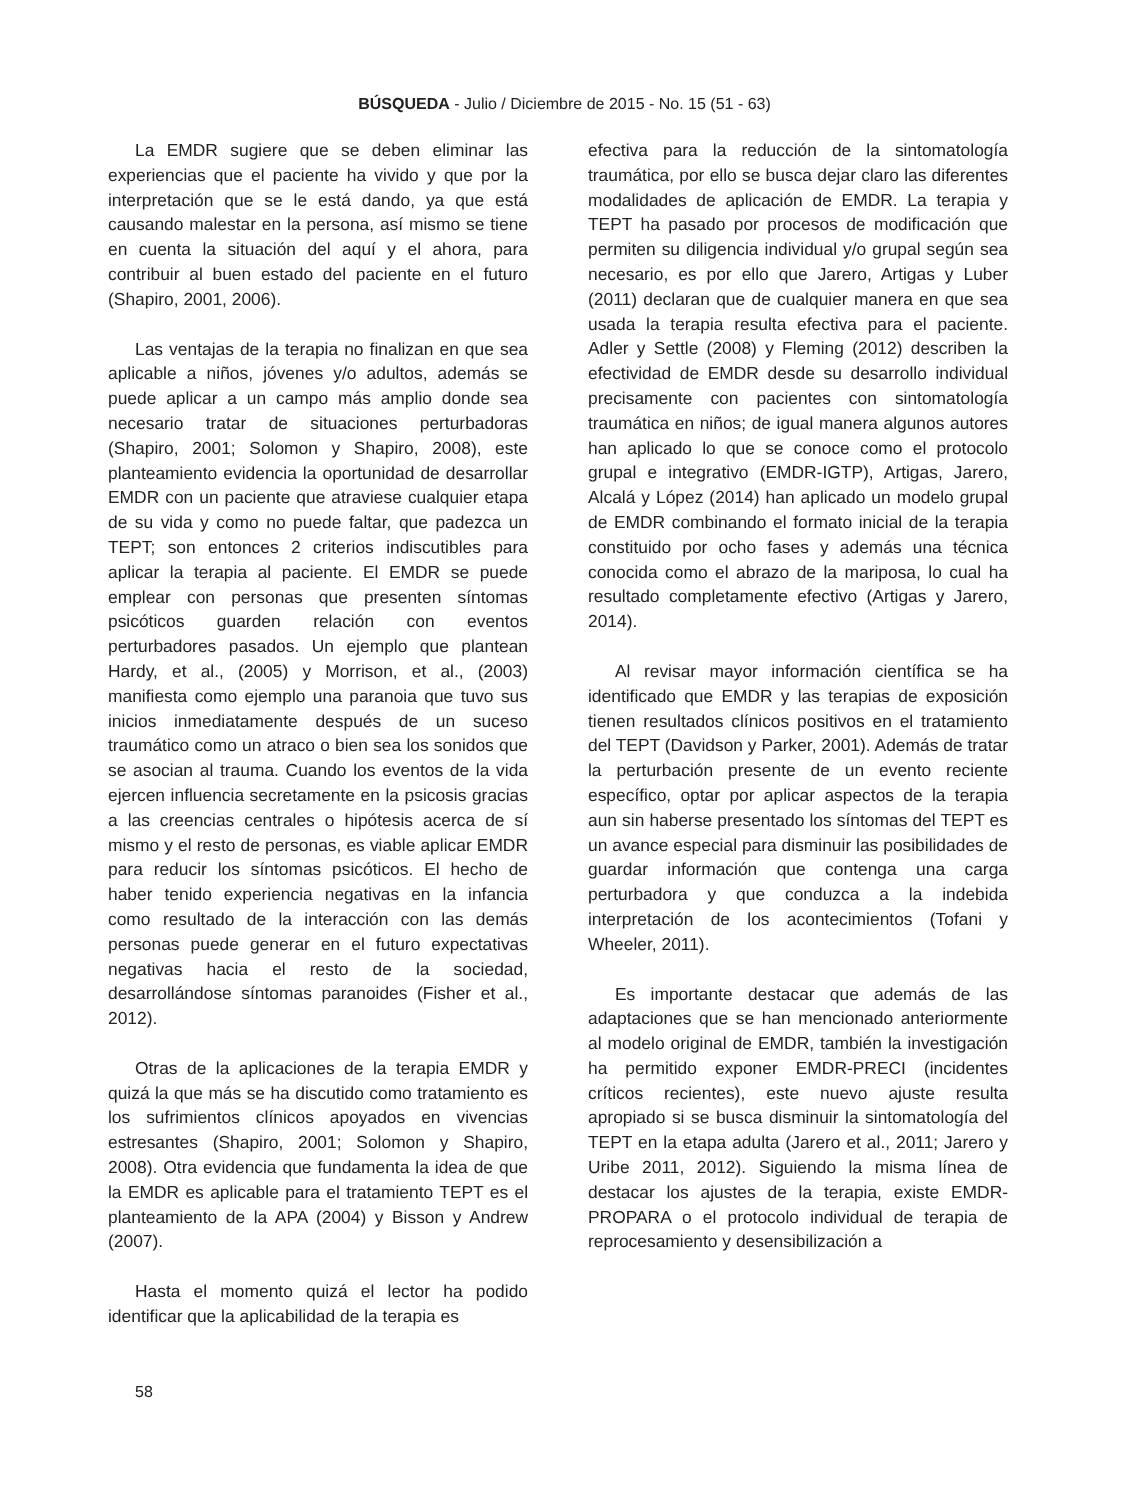BÚSQUEDA - Julio / Diciembre de 2015 - No. 15 (51 - 63)
La EMDR sugiere que se deben eliminar las experiencias que el paciente ha vivido y que por la interpretación que se le está dando, ya que está causando malestar en la persona, así mismo se tiene en cuenta la situación del aquí y el ahora, para contribuir al buen estado del paciente en el futuro (Shapiro, 2001, 2006).
Las ventajas de la terapia no finalizan en que sea aplicable a niños, jóvenes y/o adultos, además se puede aplicar a un campo más amplio donde sea necesario tratar de situaciones perturbadoras (Shapiro, 2001; Solomon y Shapiro, 2008), este planteamiento evidencia la oportunidad de desarrollar EMDR con un paciente que atraviese cualquier etapa de su vida y como no puede faltar, que padezca un TEPT; son entonces 2 criterios indiscutibles para aplicar la terapia al paciente. El EMDR se puede emplear con personas que presenten síntomas psicóticos guarden relación con eventos perturbadores pasados. Un ejemplo que plantean Hardy, et al., (2005) y Morrison, et al., (2003) manifiesta como ejemplo una paranoia que tuvo sus inicios inmediatamente después de un suceso traumático como un atraco o bien sea los sonidos que se asocian al trauma. Cuando los eventos de la vida ejercen influencia secretamente en la psicosis gracias a las creencias centrales o hipótesis acerca de sí mismo y el resto de personas, es viable aplicar EMDR para reducir los síntomas psicóticos. El hecho de haber tenido experiencia negativas en la infancia como resultado de la interacción con las demás personas puede generar en el futuro expectativas negativas hacia el resto de la sociedad, desarrollándose síntomas paranoides (Fisher et al., 2012).
Otras de la aplicaciones de la terapia EMDR y quizá la que más se ha discutido como tratamiento es los sufrimientos clínicos apoyados en vivencias estresantes (Shapiro, 2001; Solomon y Shapiro, 2008). Otra evidencia que fundamenta la idea de que la EMDR es aplicable para el tratamiento TEPT es el planteamiento de la APA (2004) y Bisson y Andrew (2007).
Hasta el momento quizá el lector ha podido identificar que la aplicabilidad de la terapia es
efectiva para la reducción de la sintomatología traumática, por ello se busca dejar claro las diferentes modalidades de aplicación de EMDR. La terapia y TEPT ha pasado por procesos de modificación que permiten su diligencia individual y/o grupal según sea necesario, es por ello que Jarero, Artigas y Luber (2011) declaran que de cualquier manera en que sea usada la terapia resulta efectiva para el paciente. Adler y Settle (2008) y Fleming (2012) describen la efectividad de EMDR desde su desarrollo individual precisamente con pacientes con sintomatología traumática en niños; de igual manera algunos autores han aplicado lo que se conoce como el protocolo grupal e integrativo (EMDR-IGTP), Artigas, Jarero, Alcalá y López (2014) han aplicado un modelo grupal de EMDR combinando el formato inicial de la terapia constituido por ocho fases y además una técnica conocida como el abrazo de la mariposa, lo cual ha resultado completamente efectivo (Artigas y Jarero, 2014).
Al revisar mayor información científica se ha identificado que EMDR y las terapias de exposición tienen resultados clínicos positivos en el tratamiento del TEPT (Davidson y Parker, 2001). Además de tratar la perturbación presente de un evento reciente específico, optar por aplicar aspectos de la terapia aun sin haberse presentado los síntomas del TEPT es un avance especial para disminuir las posibilidades de guardar información que contenga una carga perturbadora y que conduzca a la indebida interpretación de los acontecimientos (Tofani y Wheeler, 2011).
Es importante destacar que además de las adaptaciones que se han mencionado anteriormente al modelo original de EMDR, también la investigación ha permitido exponer EMDR-PRECI (incidentes críticos recientes), este nuevo ajuste resulta apropiado si se busca disminuir la sintomatología del TEPT en la etapa adulta (Jarero et al., 2011; Jarero y Uribe 2011, 2012). Siguiendo la misma línea de destacar los ajustes de la terapia, existe EMDR-PROPARA o el protocolo individual de terapia de reprocesamiento y desensibilización a
58